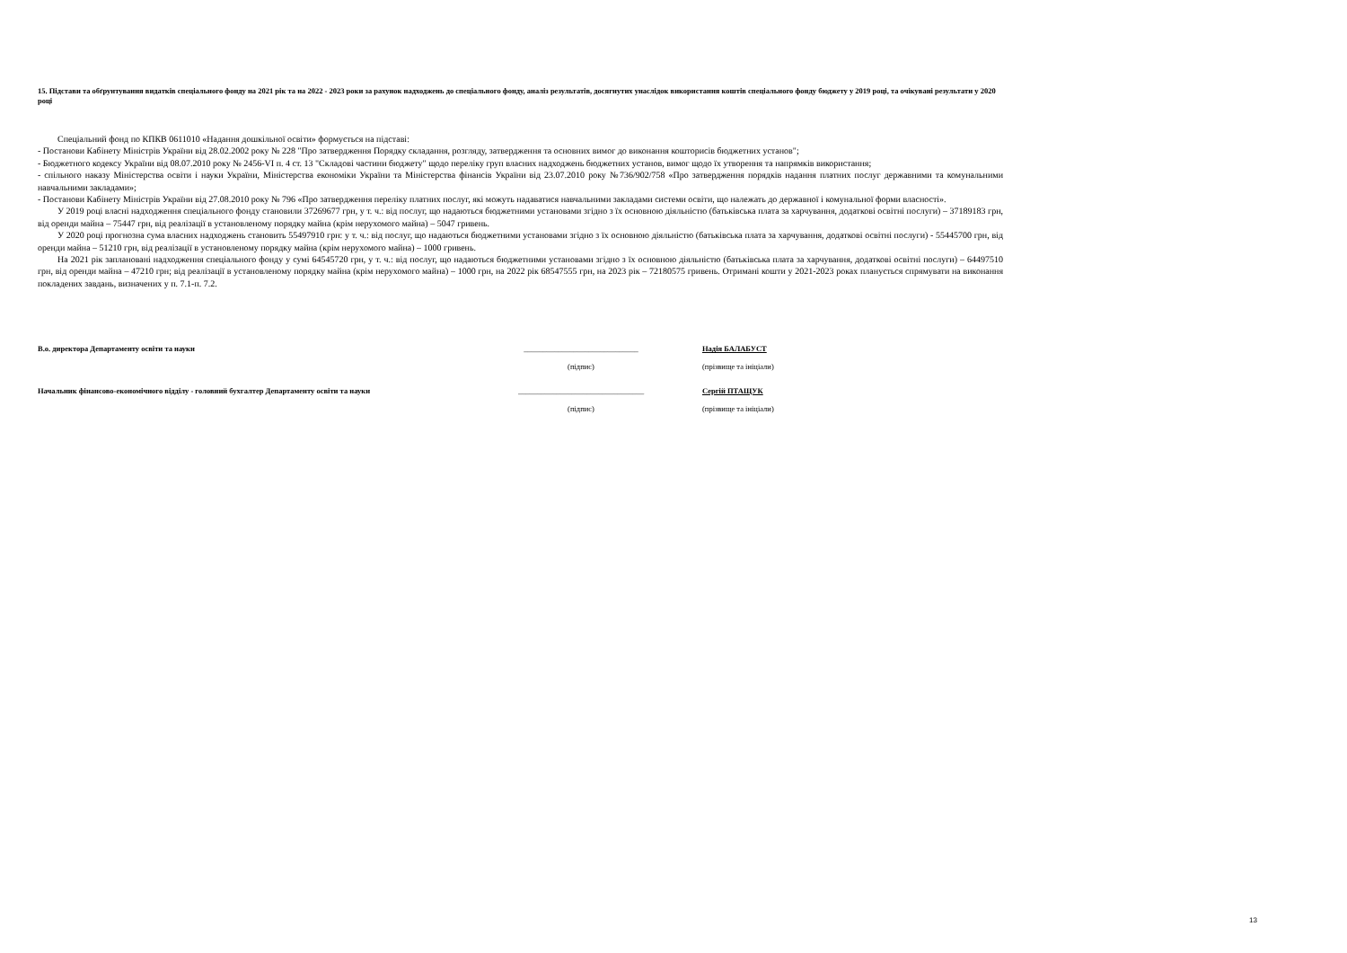15. Підстави та обґрунтування видатків спеціального фонду на 2021 рік та на 2022 - 2023 роки за рахунок надходжень до спеціального фонду, аналіз результатів, досягнутих унаслідок використання коштів спеціального фонду бюджету у 2019 році, та очікувані результати у 2020 році
Спеціальний фонд по КПКВ 0611010 «Надання дошкільної освіти» формується на підставі:
- Постанови Кабінету Міністрів України від 28.02.2002 року № 228 "Про затвердження Порядку складання, розгляду, затвердження та основних вимог до виконання кошторисів бюджетних установ";
- Бюджетного кодексу України від 08.07.2010 року № 2456-VI п. 4 ст. 13 "Складові частини бюджету" щодо переліку груп власних надходжень бюджетних установ, вимог щодо їх утворення та напрямків використання;
- спільного наказу Міністерства освіти і науки України, Міністерства економіки України та Міністерства фінансів України від 23.07.2010 року №736/902/758 «Про затвердження порядків надання платних послуг державними та комунальними навчальними закладами»;
- Постанови Кабінету Міністрів України від 27.08.2010 року № 796 «Про затвердження переліку платних послуг, які можуть надаватися навчальними закладами системи освіти, що належать до державної і комунальної форми власності».
У 2019 році власні надходження спеціального фонду становили 37269677 грн, у т. ч.: від послуг, що надаються бюджетними установами згідно з їх основною діяльністю (батьківська плата за харчування, додаткові освітні послуги) – 37189183 грн, від оренди майна – 75447 грн, від реалізації в установленому порядку майна (крім нерухомого майна) – 5047 гривень.
У 2020 році прогнозна сума власних надходжень становить 55497910 грн: у т. ч.: від послуг, що надаються бюджетними установами згідно з їх основною діяльністю (батьківська плата за харчування, додаткові освітні послуги) - 55445700 грн, від оренди майна – 51210 грн, від реалізації в установленому порядку майна (крім нерухомого майна) – 1000 гривень.
На 2021 рік заплановані надходження спеціального фонду у сумі 64545720 грн, у т. ч.: від послуг, що надаються бюджетними установами згідно з їх основною діяльністю (батьківська плата за харчування, додаткові освітні послуги) – 64497510 грн, від оренди майна – 47210 грн; від реалізації в установленому порядку майна (крім нерухомого майна) – 1000 грн, на 2022 рік 68547555 грн, на 2023 рік – 72180575 гривень. Отримані кошти у 2021-2023 роках планується спрямувати на виконання покладених завдань, визначених у п. 7.1-п. 7.2.
В.о. директора Департаменту освіти та науки
______________________________
Надія БАЛАБУСТ
(підпис) (прізвище та ініціали)
Начальник фінансово-економічного відділу - головний бухгалтер Департаменту освіти та науки
_________________________________
Сергій ПТАЩУК
(підпис) (прізвище та ініціали)
13